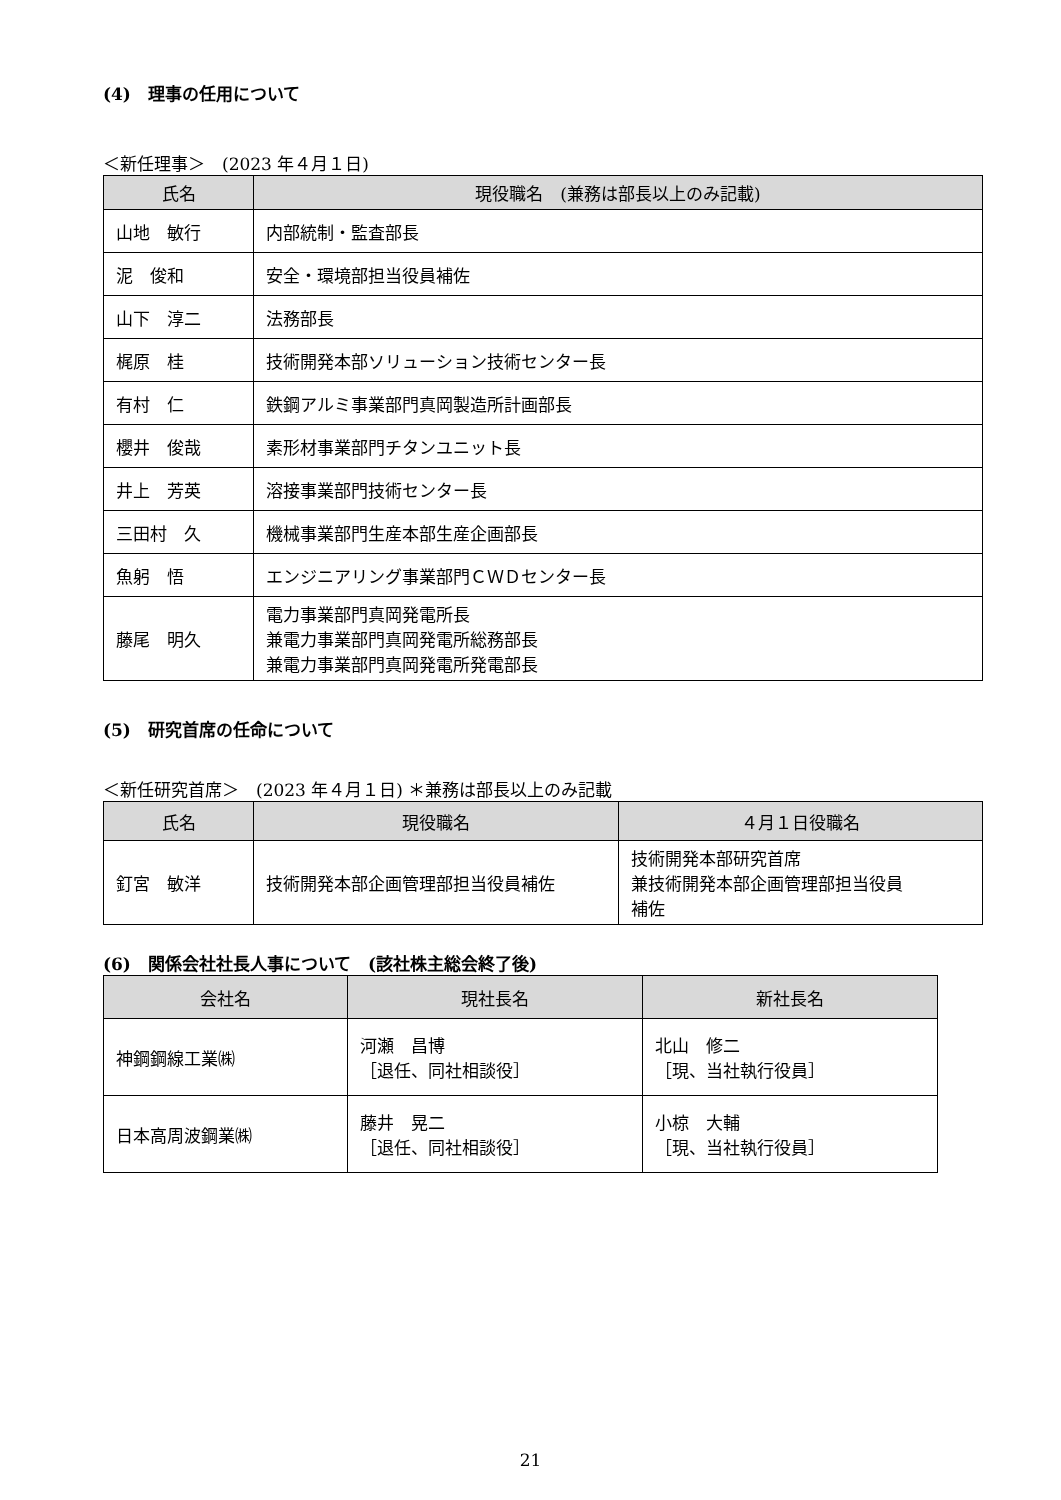(4)　理事の任用について
＜新任理事＞　(2023 年４月１日)
| 氏名 | 現役職名 (兼務は部長以上のみ記載) |
| --- | --- |
| 山地 敏行 | 内部統制・監査部長 |
| 泥 俊和 | 安全・環境部担当役員補佐 |
| 山下 淳二 | 法務部長 |
| 梶原 桂 | 技術開発本部ソリューション技術センター長 |
| 有村 仁 | 鉄鋼アルミ事業部門真岡製造所計画部長 |
| 櫻井 俊哉 | 素形材事業部門チタンユニット長 |
| 井上 芳英 | 溶接事業部門技術センター長 |
| 三田村 久 | 機械事業部門生産本部生産企画部長 |
| 魚躬 悟 | エンジニアリング事業部門ＣＷＤセンター長 |
| 藤尾 明久 | 電力事業部門真岡発電所長 兼電力事業部門真岡発電所総務部長 兼電力事業部門真岡発電所発電部長 |
(5)　研究首席の任命について
＜新任研究首席＞　(2023 年４月１日) ＊兼務は部長以上のみ記載
| 氏名 | 現役職名 | ４月１日役職名 |
| --- | --- | --- |
| 釘宮 敏洋 | 技術開発本部企画管理部担当役員補佐 | 技術開発本部研究首席 兼技術開発本部企画管理部担当役員 補佐 |
(6)　関係会社社長人事について　(該社株主総会終了後)
| 会社名 | 現社長名 | 新社長名 |
| --- | --- | --- |
| 神鋼鋼線工業㈱ | 河瀬 昌博 ［退任、同社相談役］ | 北山 修二 ［現、当社執行役員］ |
| 日本高周波鋼業㈱ | 藤井 晃二 ［退任、同社相談役］ | 小椋 大輔 ［現、当社執行役員］ |
21